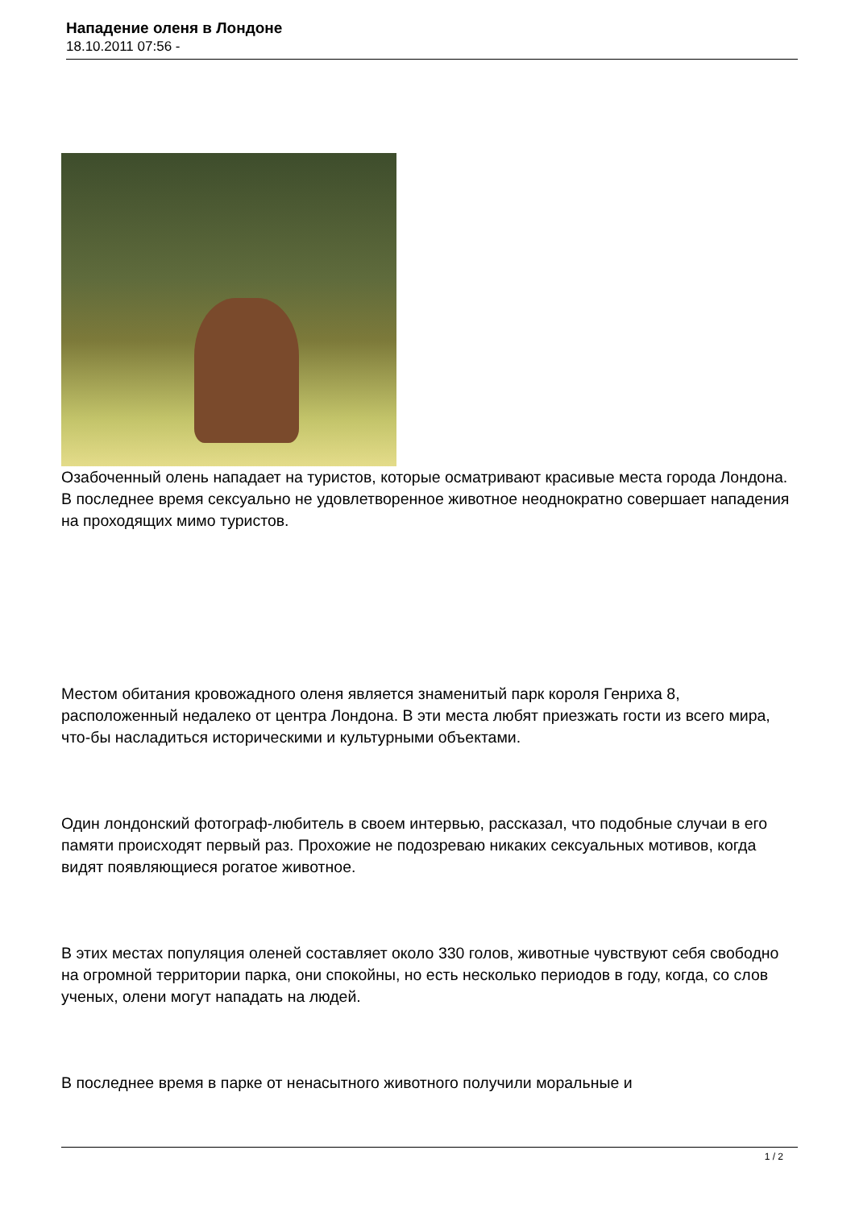Нападение оленя в Лондоне
18.10.2011 07:56 -
Озабоченный олень нападает на туристов, которые осматривают красивые места города Лондона. В последнее время сексуально не удовлетворенное животное неоднократно совершает нападения на проходящих мимо туристов.
Местом обитания кровожадного оленя является знаменитый парк короля Генриха 8, расположенный недалеко от центра Лондона. В эти места любят приезжать гости из всего мира, что-бы насладиться историческими и культурными объектами.
Один лондонский фотограф-любитель в своем интервью, рассказал, что подобные случаи в его памяти происходят первый раз. Прохожие не подозреваю никаких сексуальных мотивов, когда видят появляющиеся рогатое животное.
В этих местах популяция оленей составляет около 330 голов, животные чувствуют себя свободно на огромной территории парка, они спокойны, но есть несколько периодов в году, когда, со слов ученых, олени могут нападать на людей.
В последнее время в парке от ненасытного животного получили моральные и
1 / 2